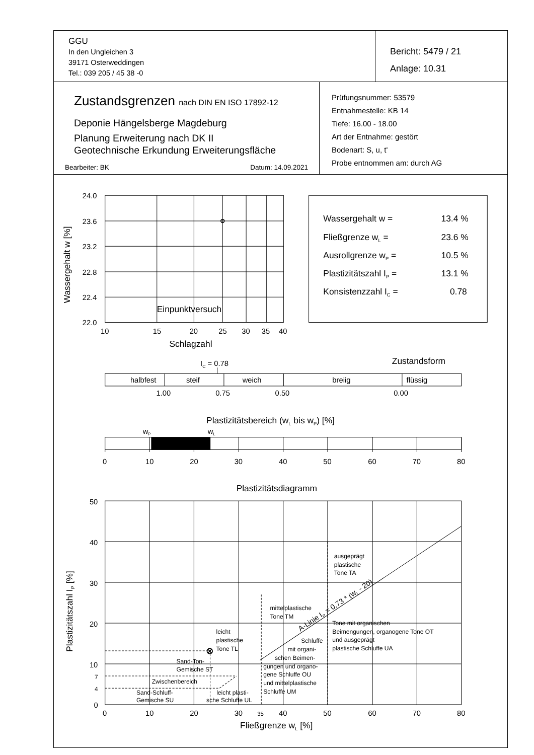GGU
In den Ungleichen 3
39171 Osterweddingen
Tel.: 039 205 / 45 38 -0
Bericht: 5479 / 21
Anlage: 10.31
Zustandsgrenzen nach DIN EN ISO 17892-12
Deponie Hängelsberge Magdeburg
Planung Erweiterung nach DK II
Geotechnische Erkundung Erweiterungsfläche
Bearbeiter: BK Datum: 14.09.2021
Prüfungsnummer: 53579
Entnahmestelle: KB 14
Tiefe: 16.00 - 18.00
Art der Entnahme: gestört
Bodenart: S, u, t'
Probe entnommen am: durch AG
24.0
23.6
23.2
22.8
22.4
22.0
Wassergehalt w [%]
Einpunktversuch
10
15
20
25
30
35
40
Schlagzahl
Wassergehalt w =
13.4 %
Fließgrenze wL =
23.6 %
Ausrollgrenze wP =
10.5 %
Plastizitätszahl IP =
13.1 %
Konsistenzzahl IC =
0.78
IC = 0.78
Zustandsform
halbfest
steif
weich
breiig
flüssig
1.00
0.75
0.50
0.00
Plastizitätsbereich (wL bis wP) [%]
wP
wL
0
10
20
30
40
50
60
70
80
Plastizitätsdiagramm
50
40
30
20
10
7
4
0
Plastizitätszahl IP [%]
ausgeprägt
plastische
Tone TA
mittelplastische
Tone TM
Tone mit organischen
Beimengungen, organogene Tone OT
und ausgeprägt
plastische Schluffe UA
leicht
plastische
Tone TL
Schluffe
mit organi-
schen Beimen-
gungen und organo-
gene Schluffe OU
und mittelplastische
Schluffe UM
Sand-Ton-
Gemische ST
Zwischenbereich
Sand-Schluff-
Gemische SU
leicht plasti-
sche Schluffe UL
A-Linie IP = 0,73 * (wL - 20)
0
10
20
30
35
40
50
60
70
80
Fließgrenze wL [%]